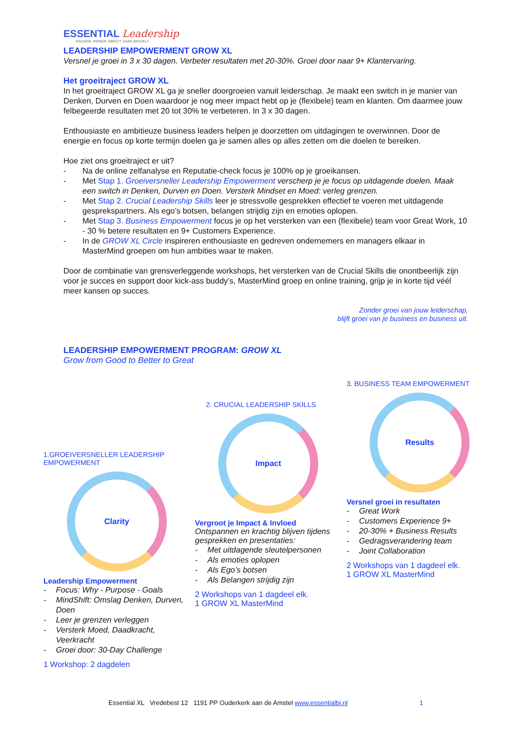ESSENTIAL Leadership
PASSION. POWER. IMPACT. DARE BRAVELY
LEADERSHIP EMPOWERMENT GROW XL
Versnel je groei in 3 x 30 dagen. Verbeter resultaten met 20-30%. Groei door naar 9+ Klantervaring.
Het groeitraject GROW XL
In het groeitraject GROW XL ga je sneller doorgroeien vanuit leiderschap. Je maakt een switch in je manier van Denken, Durven en Doen waardoor je nog meer impact hebt op je (flexibele) team en klanten. Om daarmee jouw felbegeerde resultaten met 20 tot 30% te verbeteren. In 3 x 30 dagen.
Enthousiaste en ambitieuze business leaders helpen je doorzetten om uitdagingen te overwinnen. Door de energie en focus op korte termijn doelen ga je samen alles op alles zetten om die doelen te bereiken.
Hoe ziet ons groeitraject er uit?
- Na de online zelfanalyse en Reputatie-check focus je 100% op je groeikansen.
- Met Stap 1. Groeiversneller Leadership Empowerment verscherp je je focus op uitdagende doelen. Maak een switch in Denken, Durven en Doen. Versterk Mindset en Moed: verleg grenzen.
- Met Stap 2. Crucial Leadership Skills leer je stressvolle gesprekken effectief te voeren met uitdagende gesprekspartners. Als ego’s botsen, belangen strijdig zijn en emoties oplopen.
- Met Stap 3. Business Empowerment focus je op het versterken van een (flexibele) team voor Great Work, 10 - 30 % betere resultaten en 9+ Customers Experience.
- In de GROW XL Circle inspireren enthousiaste en gedreven ondernemers en managers elkaar in MasterMind groepen om hun ambities waar te maken.
Door de combinatie van grensverleggende workshops, het versterken van de Crucial Skills die onontbeerlijk zijn voor je succes en support door kick-ass buddy’s, MasterMind groep en online training, grijp je in korte tijd véél meer kansen op succes.
Zonder groei van jouw leiderschap,
blijft groei van je business en business uit.
LEADERSHIP EMPOWERMENT PROGRAM: GROW XL
Grow from Good to Better to Great
1.GROEIVERSNELLER LEADERSHIP EMPOWERMENT
Clarity
Leadership Empowerment
- Focus: Why - Purpose - Goals
- MindShift: Omslag Denken, Durven, Doen
- Leer je grenzen verleggen
- Versterk Moed, Daadkracht, Veerkracht
- Groei door: 30-Day Challenge
1 Workshop: 2 dagdelen
2. CRUCIAL LEADERSHIP SKILLS
Impact
Vergroot je Impact & Invloed
Ontspannen en krachtig blijven tijdens gesprekken en presentaties:
- Met uitdagende sleutelpersonen
- Als emoties oplopen
- Als Ego’s botsen
- Als Belangen strijdig zijn
2 Workshops van 1 dagdeel elk.
1 GROW XL MasterMind
3. BUSINESS TEAM EMPOWERMENT
Results
Versnel groei in resultaten
- Great Work
- Customers Experience 9+
- 20-30% + Business Results
- Gedragsverandering team
- Joint Collaboration
2 Workshops van 1 dagdeel elk.
1 GROW XL MasterMind
Essential XL Vredebest 12 1191 PP Ouderkerk aan de Amstel www.essentialbi.nl 1